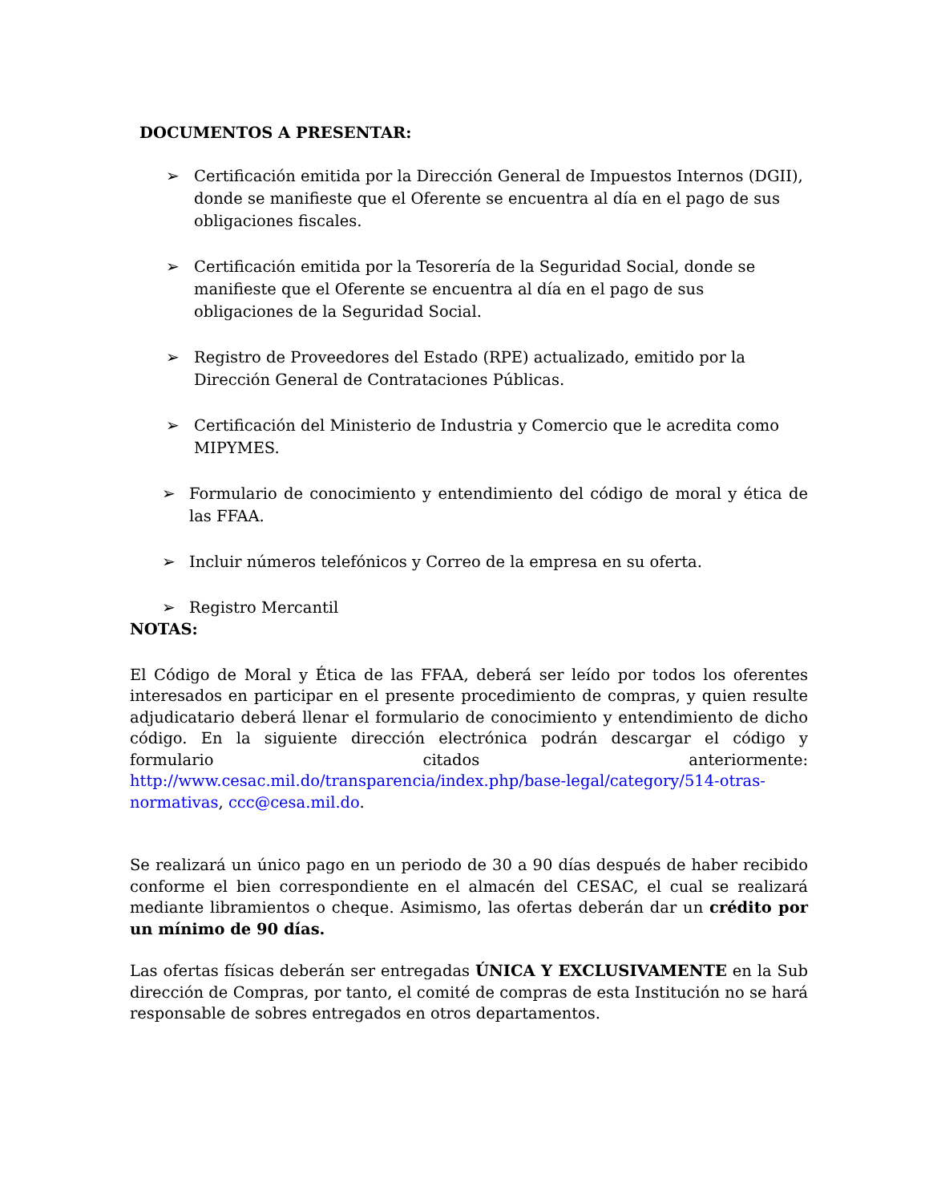DOCUMENTOS A PRESENTAR:
➢ Certificación emitida por la Dirección General de Impuestos Internos (DGII), donde se manifieste que el Oferente se encuentra al día en el pago de sus obligaciones fiscales.
➢ Certificación emitida por la Tesorería de la Seguridad Social, donde se manifieste que el Oferente se encuentra al día en el pago de sus obligaciones de la Seguridad Social.
➢ Registro de Proveedores del Estado (RPE) actualizado, emitido por la Dirección General de Contrataciones Públicas.
➢ Certificación del Ministerio de Industria y Comercio que le acredita como MIPYMES.
➢ Formulario de conocimiento y entendimiento del código de moral y ética de las FFAA.
➢ Incluir números telefónicos y Correo de la empresa en su oferta.
➢ Registro Mercantil
NOTAS:
El Código de Moral y Ética de las FFAA, deberá ser leído por todos los oferentes interesados en participar en el presente procedimiento de compras, y quien resulte adjudicatario deberá llenar el formulario de conocimiento y entendimiento de dicho código. En la siguiente dirección electrónica podrán descargar el código y formulario citados anteriormente: http://www.cesac.mil.do/transparencia/index.php/base-legal/category/514-otras-normativas, ccc@cesa.mil.do.
Se realizará un único pago en un periodo de 30 a 90 días después de haber recibido conforme el bien correspondiente en el almacén del CESAC, el cual se realizará mediante libramientos o cheque. Asimismo, las ofertas deberán dar un crédito por un mínimo de 90 días.
Las ofertas físicas deberán ser entregadas ÚNICA Y EXCLUSIVAMENTE en la Sub dirección de Compras, por tanto, el comité de compras de esta Institución no se hará responsable de sobres entregados en otros departamentos.